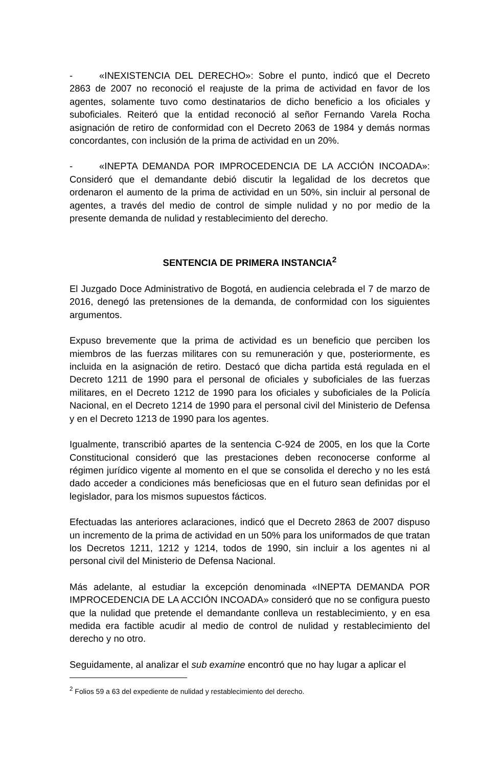- «INEXISTENCIA DEL DERECHO»: Sobre el punto, indicó que el Decreto 2863 de 2007 no reconoció el reajuste de la prima de actividad en favor de los agentes, solamente tuvo como destinatarios de dicho beneficio a los oficiales y suboficiales. Reiteró que la entidad reconoció al señor Fernando Varela Rocha asignación de retiro de conformidad con el Decreto 2063 de 1984 y demás normas concordantes, con inclusión de la prima de actividad en un 20%.
- «INEPTA DEMANDA POR IMPROCEDENCIA DE LA ACCIÓN INCOADA»: Consideró que el demandante debió discutir la legalidad de los decretos que ordenaron el aumento de la prima de actividad en un 50%, sin incluir al personal de agentes, a través del medio de control de simple nulidad y no por medio de la presente demanda de nulidad y restablecimiento del derecho.
SENTENCIA DE PRIMERA INSTANCIA<sup>2</sup>
El Juzgado Doce Administrativo de Bogotá, en audiencia celebrada el 7 de marzo de 2016, denegó las pretensiones de la demanda, de conformidad con los siguientes argumentos.
Expuso brevemente que la prima de actividad es un beneficio que perciben los miembros de las fuerzas militares con su remuneración y que, posteriormente, es incluida en la asignación de retiro. Destacó que dicha partida está regulada en el Decreto 1211 de 1990 para el personal de oficiales y suboficiales de las fuerzas militares, en el Decreto 1212 de 1990 para los oficiales y suboficiales de la Policía Nacional, en el Decreto 1214 de 1990 para el personal civil del Ministerio de Defensa y en el Decreto 1213 de 1990 para los agentes.
Igualmente, transcribió apartes de la sentencia C-924 de 2005, en los que la Corte Constitucional consideró que las prestaciones deben reconocerse conforme al régimen jurídico vigente al momento en el que se consolida el derecho y no les está dado acceder a condiciones más beneficiosas que en el futuro sean definidas por el legislador, para los mismos supuestos fácticos.
Efectuadas las anteriores aclaraciones, indicó que el Decreto 2863 de 2007 dispuso un incremento de la prima de actividad en un 50% para los uniformados de que tratan los Decretos 1211, 1212 y 1214, todos de 1990, sin incluir a los agentes ni al personal civil del Ministerio de Defensa Nacional.
Más adelante, al estudiar la excepción denominada «INEPTA DEMANDA POR IMPROCEDENCIA DE LA ACCIÓN INCOADA» consideró que no se configura puesto que la nulidad que pretende el demandante conlleva un restablecimiento, y en esa medida era factible acudir al medio de control de nulidad y restablecimiento del derecho y no otro.
Seguidamente, al analizar el sub examine encontró que no hay lugar a aplicar el
<sup>2</sup> Folios 59 a 63 del expediente de nulidad y restablecimiento del derecho.